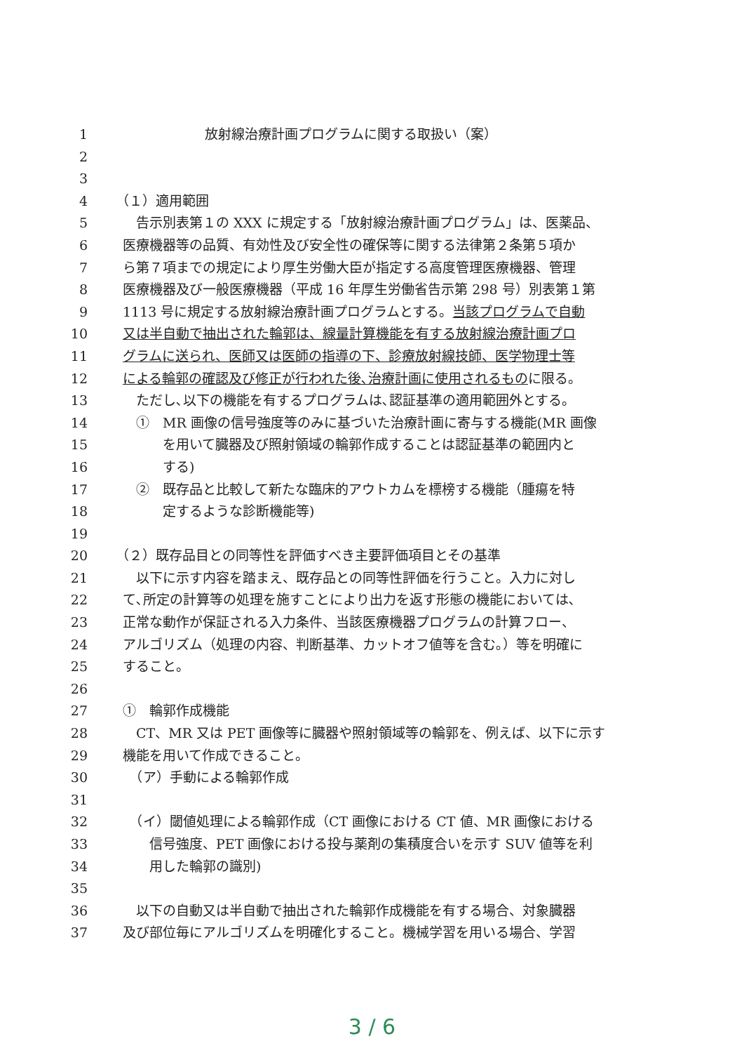1 放射線治療計画プログラムに関する取扱い（案）
2
3
4 （１）適用範囲
5　告示別表第１の XXX に規定する「放射線治療計画プログラム」は、医薬品、
6 医療機器等の品質、有効性及び安全性の確保等に関する法律第２条第５項か
7 ら第７項までの規定により厚生労働大臣が指定する高度管理医療機器、管理
8 医療機器及び一般医療機器（平成 16 年厚生労働省告示第 298 号）別表第１第
9 1113 号に規定する放射線治療計画プログラムとする。当該プログラムで自動
10 又は半自動で抽出された輪郭は、線量計算機能を有する放射線治療計画プロ
11 グラムに送られ、医師又は医師の指導の下、診療放射線技師、医学物理士等
12 による輪郭の確認及び修正が行われた後､治療計画に使用されるものに限る。
13　ただし､以下の機能を有するプログラムは､認証基準の適用範囲外とする。
14　①　MR 画像の信号強度等のみに基づいた治療計画に寄与する機能(MR 画像
15　　　を用いて臓器及び照射領域の輪郭作成することは認証基準の範囲内と
16　　　する)
17　②　既存品と比較して新たな臨床的アウトカムを標榜する機能（腫瘍を特
18　　　定するような診断機能等)
19
20 （２）既存品目との同等性を評価すべき主要評価項目とその基準
21　以下に示す内容を踏まえ、既存品との同等性評価を行うこと。入力に対し
22 て､所定の計算等の処理を施すことにより出力を返す形態の機能においては､
23 正常な動作が保証される入力条件、当該医療機器プログラムの計算フロー、
24 アルゴリズム（処理の内容、判断基準、カットオフ値等を含む｡）等を明確に
25 すること。
26
27 ①　輪郭作成機能
28　CT、MR 又は PET 画像等に臓器や照射領域等の輪郭を、例えば、以下に示す
29 機能を用いて作成できること。
30　（ア）手動による輪郭作成
31
32　（イ）閾値処理による輪郭作成（CT 画像における CT 値、MR 画像における
33　　信号強度、PET 画像における投与薬剤の集積度合いを示す SUV 値等を利
34　　用した輪郭の識別)
35
36　以下の自動又は半自動で抽出された輪郭作成機能を有する場合、対象臓器
37 及び部位毎にアルゴリズムを明確化すること。機械学習を用いる場合、学習
3 / 6